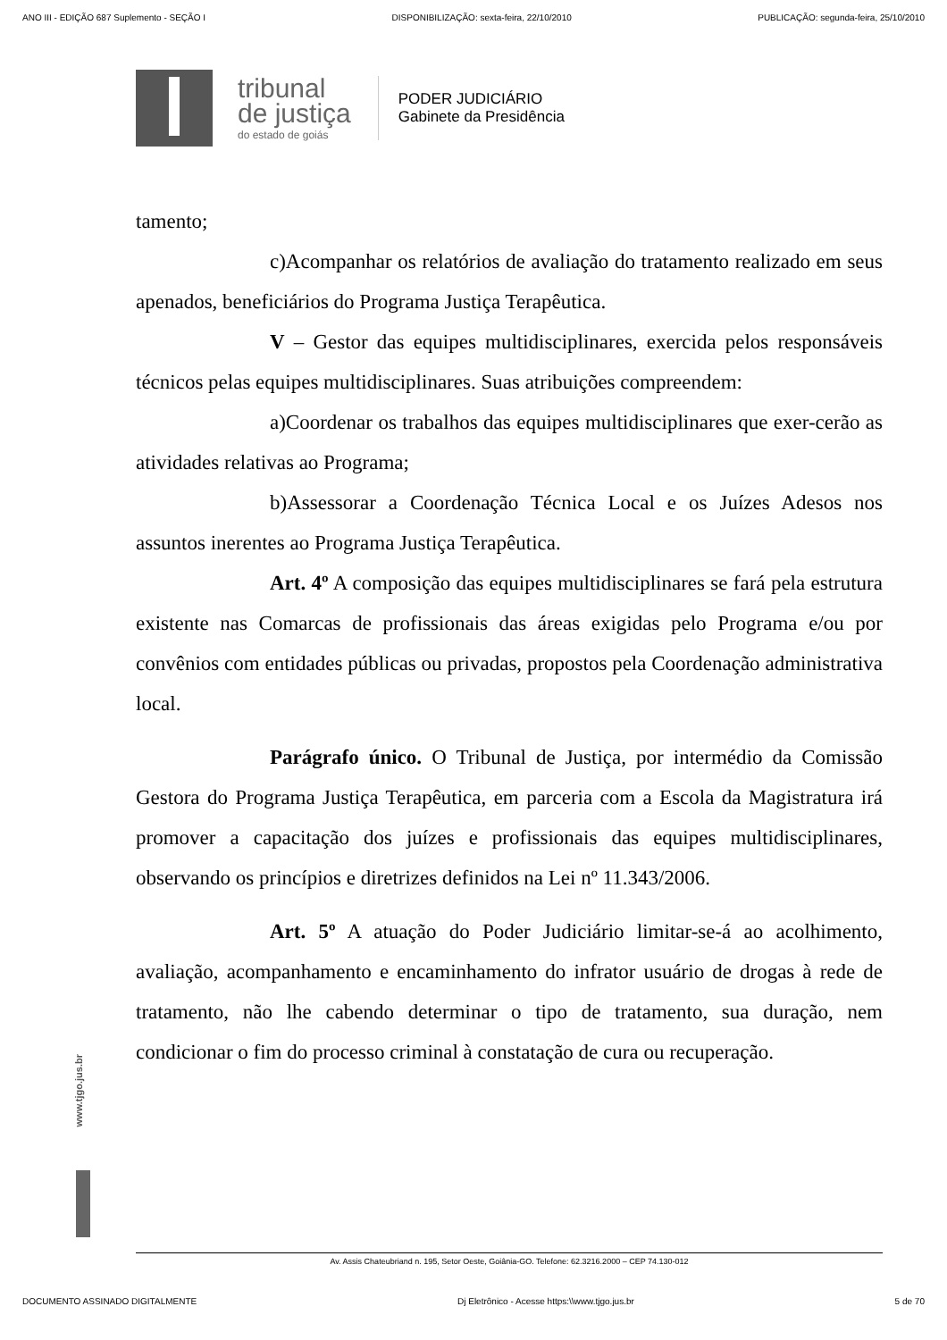ANO III - EDIÇÃO 687 Suplemento - SEÇÃO I DISPONIBILIZAÇÃO: sexta-feira, 22/10/2010 PUBLICAÇÃO: segunda-feira, 25/10/2010
tribunal
de justiça
do estado de goiás
PODER JUDICIÁRIO
Gabinete da Presidência
tamento;
c)Acompanhar os relatórios de avaliação do tratamento realizado em seus apenados, beneficiários do Programa Justiça Terapêutica.
V – Gestor das equipes multidisciplinares, exercida pelos responsáveis técnicos pelas equipes multidisciplinares. Suas atribuições compreendem:
a)Coordenar os trabalhos das equipes multidisciplinares que exer-cerão as atividades relativas ao Programa;
b)Assessorar a Coordenação Técnica Local e os Juízes Adesos nos assuntos inerentes ao Programa Justiça Terapêutica.
Art. 4º A composição das equipes multidisciplinares se fará pela estrutura existente nas Comarcas de profissionais das áreas exigidas pelo Programa e/ou por convênios com entidades públicas ou privadas, propostos pela Coordenação administrativa local.
Parágrafo único. O Tribunal de Justiça, por intermédio da Comissão Gestora do Programa Justiça Terapêutica, em parceria com a Escola da Magistratura irá promover a capacitação dos juízes e profissionais das equipes multidisciplinares, observando os princípios e diretrizes definidos na Lei nº 11.343/2006.
Art. 5º A atuação do Poder Judiciário limitar-se-á ao acolhimento, avaliação, acompanhamento e encaminhamento do infrator usuário de drogas à rede de tratamento, não lhe cabendo determinar o tipo de tratamento, sua duração, nem condicionar o fim do processo criminal à constatação de cura ou recuperação.
www.tjgo.jus.br
Av. Assis Chateubriand n. 195, Setor Oeste, Goiânia-GO. Telefone: 62.3216.2000 – CEP 74.130-012
DOCUMENTO ASSINADO DIGITALMENTE Dj Eletrônico - Acesse https:\\www.tjgo.jus.br 5 de 70